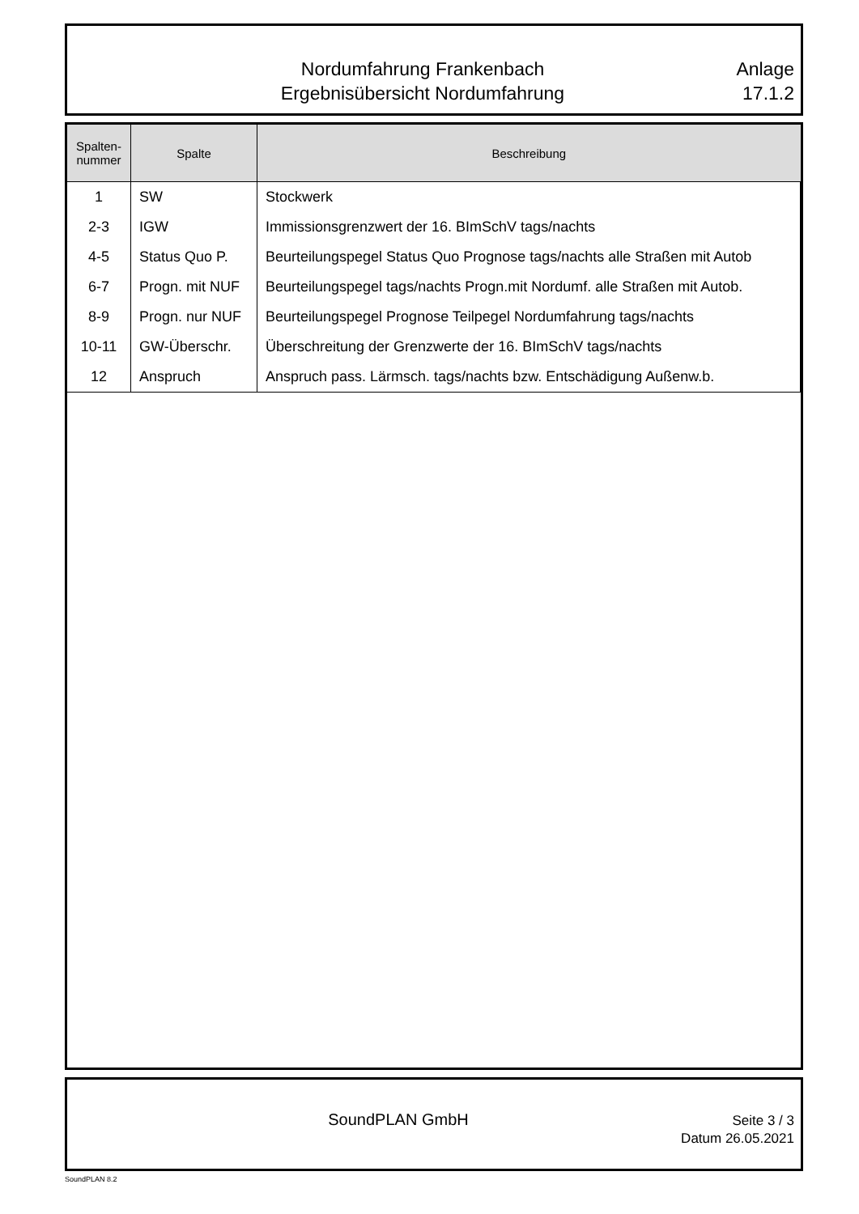Nordumfahrung Frankenbach
Ergebnisübersicht Nordumfahrung
Anlage
17.1.2
| Spalten- nummer | Spalte | Beschreibung |
| --- | --- | --- |
| 1 | SW | Stockwerk |
| 2-3 | IGW | Immissionsgrenzwert der 16. BImSchV tags/nachts |
| 4-5 | Status Quo P. | Beurteilungspegel Status Quo Prognose tags/nachts alle Straßen mit Autob |
| 6-7 | Progn. mit NUF | Beurteilungspegel tags/nachts Progn.mit Nordumf. alle Straßen mit Autob. |
| 8-9 | Progn. nur NUF | Beurteilungspegel Prognose Teilpegel Nordumfahrung tags/nachts |
| 10-11 | GW-Überschr. | Überschreitung der Grenzwerte der 16. BImSchV tags/nachts |
| 12 | Anspruch | Anspruch pass. Lärmsch. tags/nachts bzw. Entschädigung Außenw.b. |
SoundPLAN GmbH
Seite 3 / 3
Datum 26.05.2021
SoundPLAN 8.2